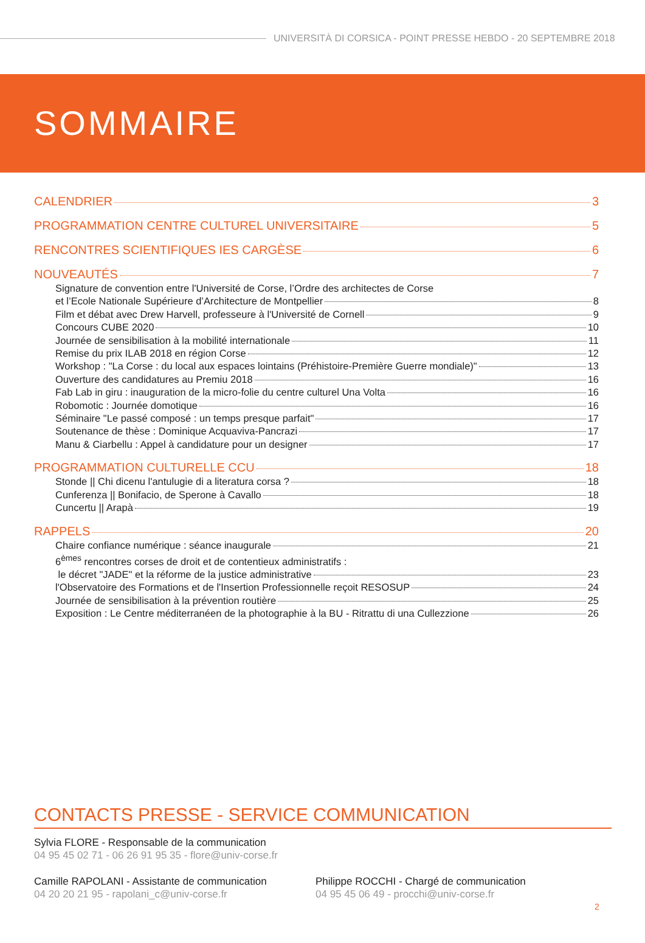UNIVERSITÀ DI CORSICA - POINT PRESSE HEBDO - 20 SEPTEMBRE 2018
SOMMAIRE
CALENDRIER 3
PROGRAMMATION CENTRE CULTUREL UNIVERSITAIRE 5
RENCONTRES SCIENTIFIQUES IES CARGÈSE 6
NOUVEAUTÉS 7
Signature de convention entre l'Université de Corse, l’Ordre des architectes de Corse
et l’Ecole Nationale Supérieure d’Architecture de Montpellier 8
Film et débat avec Drew Harvell, professeure à l'Université de Cornell 9
Concours CUBE 2020 10
Journée de sensibilisation à la mobilité internationale 11
Remise du prix ILAB 2018 en région Corse 12
Workshop : "La Corse : du local aux espaces lointains (Préhistoire-Première Guerre mondiale)" 13
Ouverture des candidatures au Premiu 2018 16
Fab Lab in giru : inauguration de la micro-folie du centre culturel Una Volta 16
Robomotic : Journée domotique 16
Séminaire "Le passé composé : un temps presque parfait" 17
Soutenance de thèse : Dominique Acquaviva-Pancrazi 17
Manu & Ciarbellu : Appel à candidature pour un designer 17
PROGRAMMATION CULTURELLE CCU 18
Stonde || Chi dicenu l'antulugie di a literatura corsa ? 18
Cunferenza || Bonifacio, de Sperone à Cavallo 18
Cuncertu || Arapà 19
RAPPELS 20
Chaire confiance numérique : séance inaugurale 21
6<sup>èmes</sup> rencontres corses de droit et de contentieux administratifs :
le décret "JADE" et la réforme de la justice administrative 23
l'Observatoire des Formations et de l'Insertion Professionnelle reçoit RESOSUP 24
Journée de sensibilisation à la prévention routière 25
Exposition : Le Centre méditerranéen de la photographie à la BU - Ritrattu di una Cullezzione 26
CONTACTS PRESSE - SERVICE COMMUNICATION
Sylvia FLORE - Responsable de la communication
04 95 45 02 71 - 06 26 91 95 35 - flore@univ-corse.fr
Camille RAPOLANI - Assistante de communication
04 20 20 21 95 - rapolani_c@univ-corse.fr
Philippe ROCCHI - Chargé de communication
04 95 45 06 49 - procchi@univ-corse.fr
2